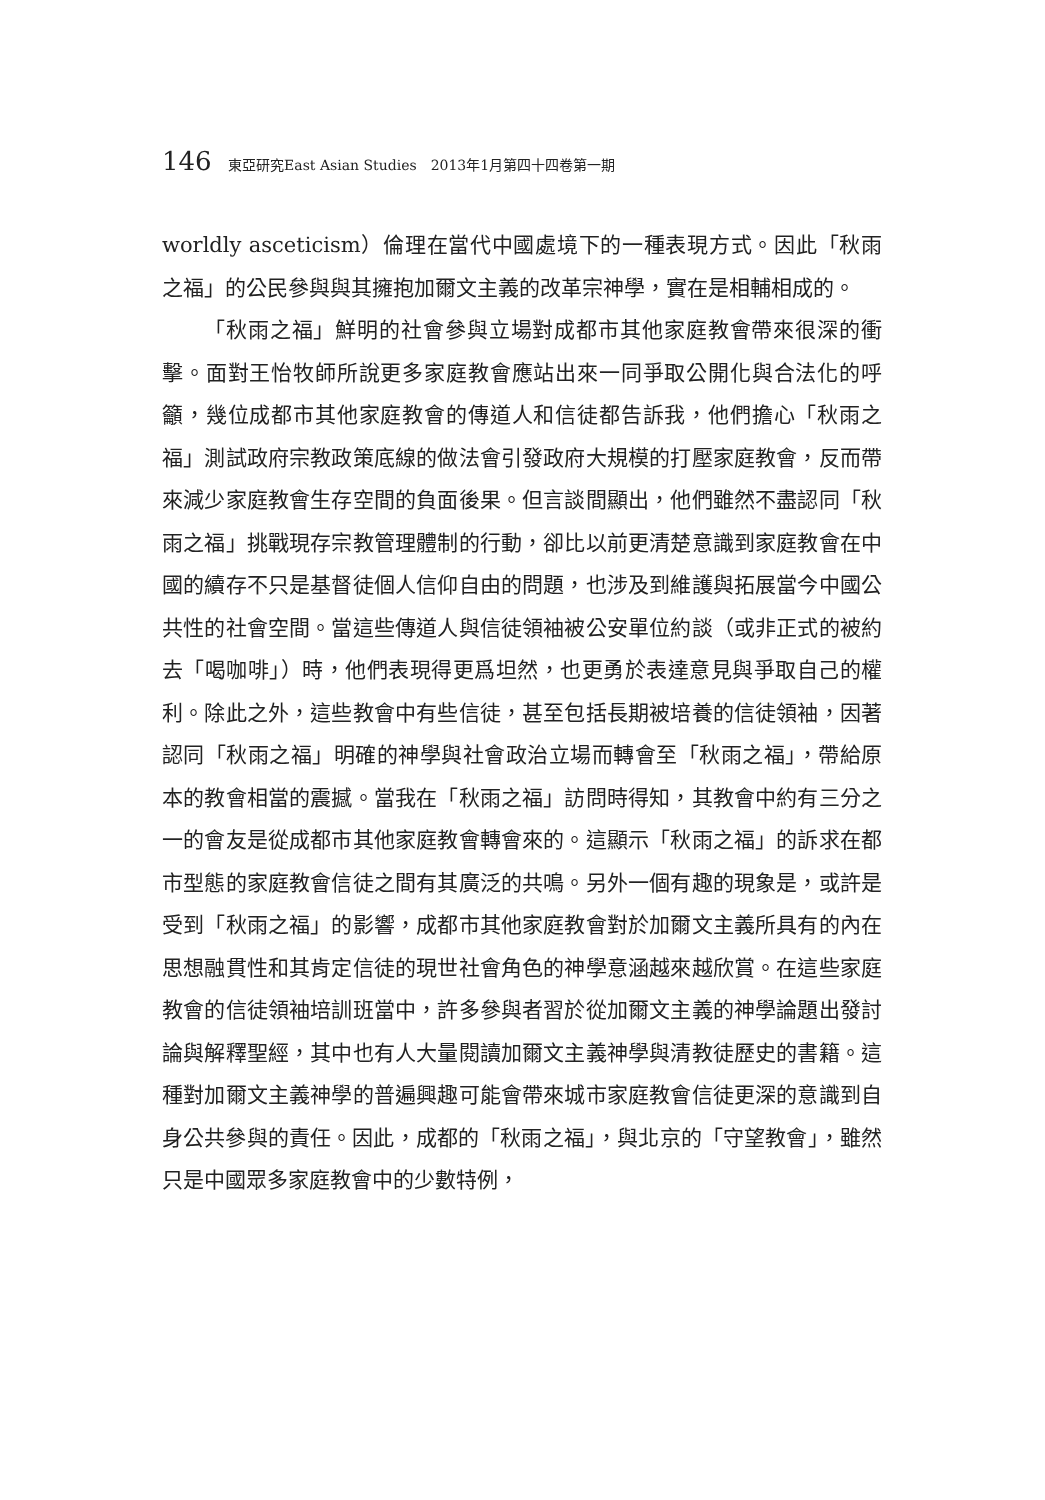146 東亞研究East Asian Studies　2013年1月第四十四卷第一期
worldly asceticism）倫理在當代中國處境下的一種表現方式。因此「秋雨之福」的公民參與與其擁抱加爾文主義的改革宗神學，實在是相輔相成的。
「秋雨之福」鮮明的社會參與立場對成都市其他家庭教會帶來很深的衝擊。面對王怡牧師所說更多家庭教會應站出來一同爭取公開化與合法化的呼籲，幾位成都市其他家庭教會的傳道人和信徒都告訴我，他們擔心「秋雨之福」測試政府宗教政策底線的做法會引發政府大規模的打壓家庭教會，反而帶來減少家庭教會生存空間的負面後果。但言談間顯出，他們雖然不盡認同「秋雨之福」挑戰現存宗教管理體制的行動，卻比以前更清楚意識到家庭教會在中國的續存不只是基督徒個人信仰自由的問題，也涉及到維護與拓展當今中國公共性的社會空間。當這些傳道人與信徒領袖被公安單位約談（或非正式的被約去「喝咖啡」）時，他們表現得更爲坦然，也更勇於表達意見與爭取自己的權利。除此之外，這些教會中有些信徒，甚至包括長期被培養的信徒領袖，因著認同「秋雨之福」明確的神學與社會政治立場而轉會至「秋雨之福」，帶給原本的教會相當的震撼。當我在「秋雨之福」訪問時得知，其教會中約有三分之一的會友是從成都市其他家庭教會轉會來的。這顯示「秋雨之福」的訴求在都市型態的家庭教會信徒之間有其廣泛的共鳴。另外一個有趣的現象是，或許是受到「秋雨之福」的影響，成都市其他家庭教會對於加爾文主義所具有的內在思想融貫性和其肯定信徒的現世社會角色的神學意涵越來越欣賞。在這些家庭教會的信徒領袖培訓班當中，許多參與者習於從加爾文主義的神學論題出發討論與解釋聖經，其中也有人大量閱讀加爾文主義神學與清教徒歷史的書籍。這種對加爾文主義神學的普遍興趣可能會帶來城市家庭教會信徒更深的意識到自身公共參與的責任。因此，成都的「秋雨之福」，與北京的「守望教會」，雖然只是中國眾多家庭教會中的少數特例，